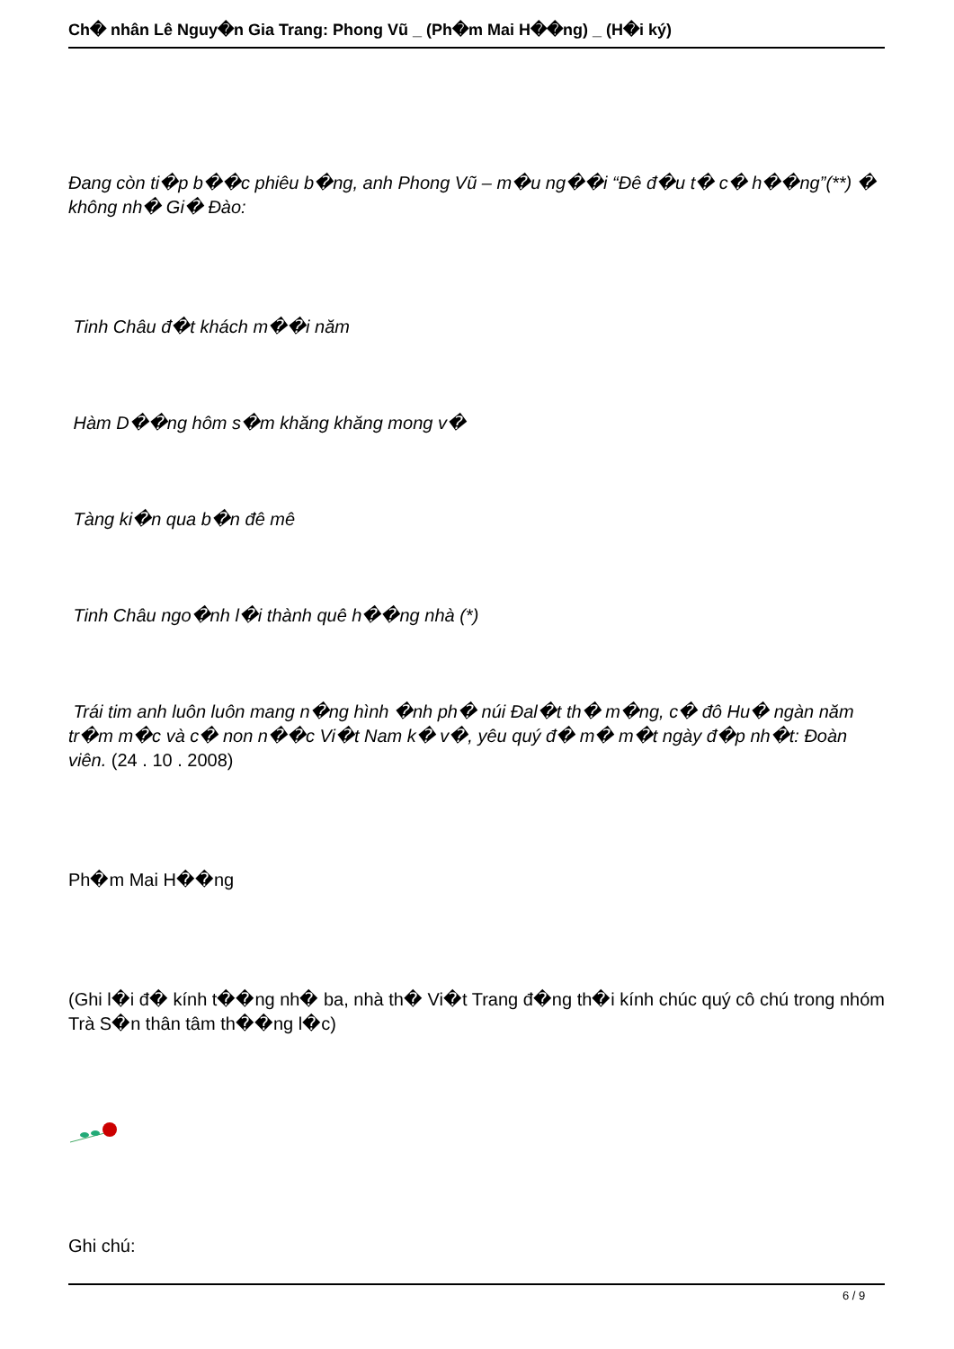Ch� nhân Lê Nguy�n Gia Trang: Phong Vũ _ (Ph�m Mai H��ng) _ (H�i ký)
Đang còn ti�p b��c phiêu b�ng, anh Phong Vũ – m�u ng��i “Đê đ�u t� c� h��ng”(**) � không nh� Gi� Đào:
Tinh Châu đ�t khách m��i năm
Hàm D��ng hôm s�m khăng khăng mong v�
Tàng ki�n qua b�n đê mê
Tinh Châu ngo�nh l�i thành quê h��ng nhà (*)
Trái tim anh luôn luôn mang n�ng hình �nh ph� núi Đal�t th� m�ng, c� đô Hu� ngàn năm tr�m m�c và c� non n��c Vi�t Nam k� v�, yêu quý đ� m� m�t ngày đ�p nh�t: Đoàn viên. (24 . 10 . 2008)
Ph�m Mai H��ng
(Ghi l�i đ� kính t��ng nh� ba, nhà th� Vi�t Trang đ�ng th�i kính chúc quý cô chú trong nhóm Trà S�n thân tâm th��ng l�c)
Ghi chú:
6 / 9